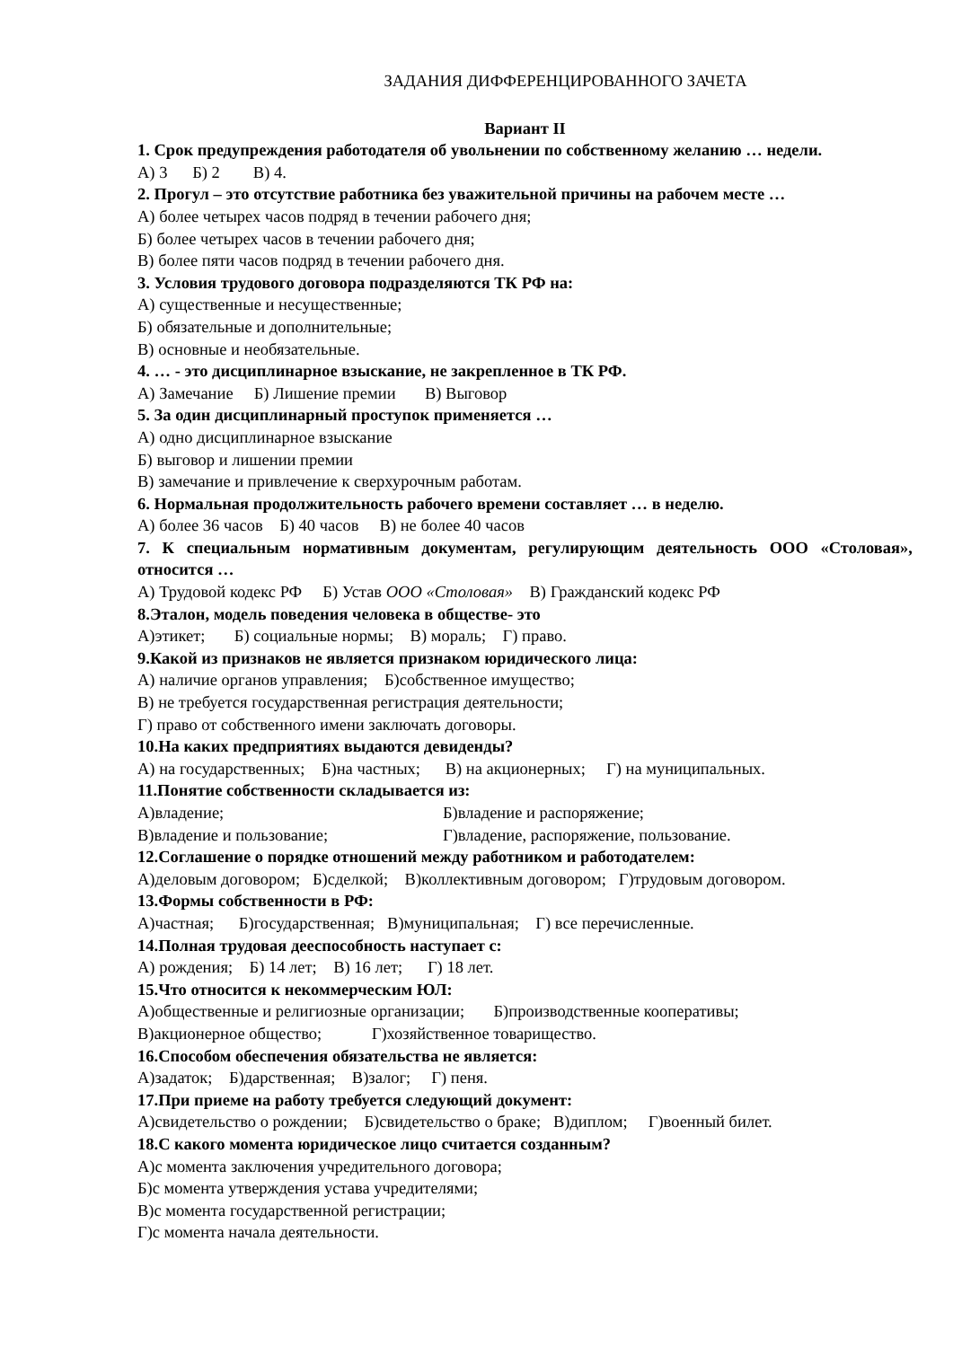ЗАДАНИЯ ДИФФЕРЕНЦИРОВАННОГО ЗАЧЕТА
Вариант II
1. Срок предупреждения работодателя об увольнении по собственному желанию … недели.
А) 3 Б) 2 В) 4.
2. Прогул – это отсутствие работника без уважительной причины на рабочем месте …
А) более четырех часов подряд в течении рабочего дня;
Б) более четырех часов в течении рабочего дня;
В) более пяти часов подряд в течении рабочего дня.
3. Условия трудового договора подразделяются ТК РФ на:
А) существенные и несущественные;
Б) обязательные и дополнительные;
В) основные и необязательные.
4. … - это дисциплинарное взыскание, не закрепленное в ТК РФ.
А) Замечание Б) Лишение премии В) Выговор
5. За один дисциплинарный проступок применяется …
А) одно дисциплинарное взыскание
Б) выговор и лишении премии
В) замечание и привлечение к сверхурочным работам.
6. Нормальная продолжительность рабочего времени составляет … в неделю.
А) более 36 часов Б) 40 часов В) не более 40 часов
7. К специальным нормативным документам, регулирующим деятельность ООО «Столовая», относится …
А) Трудовой кодекс РФ Б) Устав ООО «Столовая» В) Гражданский кодекс РФ
8.Эталон, модель поведения человека в обществе- это
А)этикет; Б) социальные нормы; В) мораль; Г) право.
9.Какой из признаков не является признаком юридического лица:
А) наличие органов управления; Б)собственное имущество;
В) не требуется государственная регистрация деятельности;
Г) право от собственного имени заключать договоры.
10.На каких предприятиях выдаются девиденды?
А) на государственных; Б)на частных; В) на акционерных; Г) на муниципальных.
11.Понятие собственности складывается из:
А)владение; Б)владение и распоряжение;
В)владение и пользование; Г)владение, распоряжение, пользование.
12.Соглашение о порядке отношений между работником и работодателем:
А)деловым договором; Б)сделкой; В)коллективным договором; Г)трудовым договором.
13.Формы собственности в РФ:
А)частная; Б)государственная; В)муниципальная; Г) все перечисленные.
14.Полная трудовая дееспособность наступает с:
А) рождения; Б) 14 лет; В) 16 лет; Г) 18 лет.
15.Что относится к некоммерческим ЮЛ:
А)общественные и религиозные организации; Б)производственные кооперативы;
В)акционерное общество; Г)хозяйственное товарищество.
16.Способом обеспечения обязательства не является:
А)задаток; Б)дарственная; В)залог; Г) пеня.
17.При приеме на работу требуется следующий документ:
А)свидетельство о рождении; Б)свидетельство о браке; В)диплом; Г)военный билет.
18.С какого момента юридическое лицо считается созданным?
А)с момента заключения учредительного договора;
Б)с момента утверждения устава учредителями;
В)с момента государственной регистрации;
Г)с момента начала деятельности.